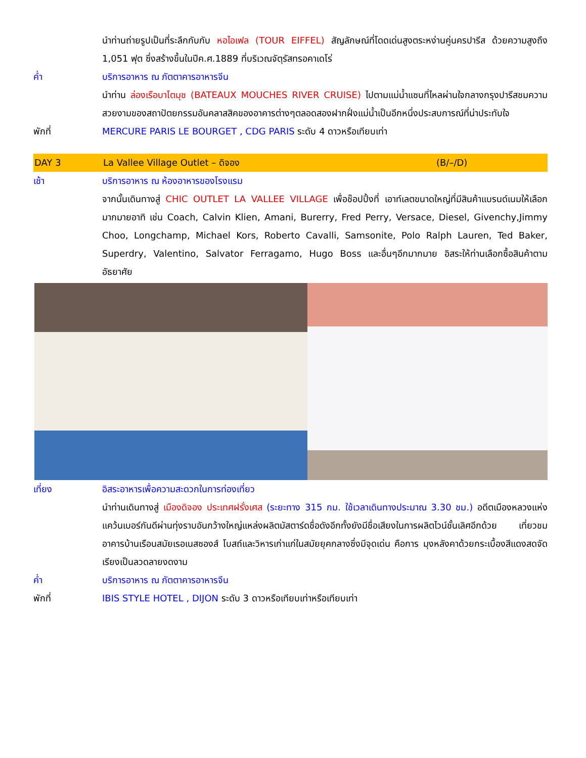นำท่านถ่ายรูปเป็นที่ระลึกกับกับ หอไอเฟล (TOUR EIFFEL) สัญลักษณ์ที่โดดเด่นสูงตระหง่านคู่นครปารีส ด้วยความสูงถึง 1,051 ฟุต ซึ่งสร้างขึ้นในปีค.ศ.1889 ที่บริเวณจัตุรัสทรอคาเดโร่
ค่ำ บริการอาหาร ณ ภัตตาคารอาหารจีน
นำท่าน ล่องเรือบาโตมุช (BATEAUX MOUCHES RIVER CRUISE) ไปตามแม่น้ำแซนที่ไหลผ่านใจกลางกรุงปารีสชมความสวยงามของสถาปัตยกรรมอันคลาสสิคของอาคารต่างๆตลอดสองฝากฝั่งแม่น้ำเป็นอีกหนึ่งประสบการณ์ที่น่าประทับใจ
พักที่ MERCURE PARIS LE BOURGET , CDG PARIS ระดับ 4 ดาวหรือเทียบเท่า
DAY 3 La Vallee Village Outlet – ดิจอง
(B/–/D)
เช้า บริการอาหาร ณ ห้องอาหารของโรงแรม
จากนั้นเดินทางสู่ CHIC OUTLET LA VALLEE VILLAGE เพื่อช๊อปปิ้งที่ เอาท์เลตขนาดใหญ่ที่มีสินค้าแบรนด์เนมให้เลือกมากมายอาทิ เช่น Coach, Calvin Klien, Amani, Burerry, Fred Perry, Versace, Diesel, Givenchy,Jimmy Choo, Longchamp, Michael Kors, Roberto Cavalli, Samsonite, Polo Ralph Lauren, Ted Baker, Superdry, Valentino, Salvator Ferragamo, Hugo Boss และอื่นๆอีกมากมาย อิสระให้ท่านเลือกซื้อสินค้าตามอัธยาศัย
เที่ยง อิสระอาหารเพื่อความสะดวกในการท่องเที่ยว
นำท่านเดินทางสู่ เมืองดิจอง ประเทศฝรั่งเศส (ระยะทาง 315 กม. ใช้เวลาเดินทางประมาณ 3.30 ชม.) อดีตเมืองหลวงแห่งแคว้นเบอร์กันดีผ่านทุ่งราบอันกว้างใหญ่แหล่งผลิตมัสตาร์ดชื่อดังอีกทั้งยังมีชื่อเสียงในการผลิตไวน์ชั้นเลิศอีกด้วย เที่ยวชมอาคารบ้านเรือนสมัยเรอเนสซองส์ โบสถ์และวิหารเก่าแก่ในสมัยยุคกลางซึ่งมีจุดเด่น คือการ มุงหลังคาด้วยกระเบื้องสีแดงสดจัดเรียงเป็นลวดลายงดงาม
ค่ำ บริการอาหาร ณ ภัตตาคารอาหารจีน
พักที่ IBIS STYLE HOTEL , DIJON ระดับ 3 ดาวหรือเทียบเท่าหรือเทียบเท่า